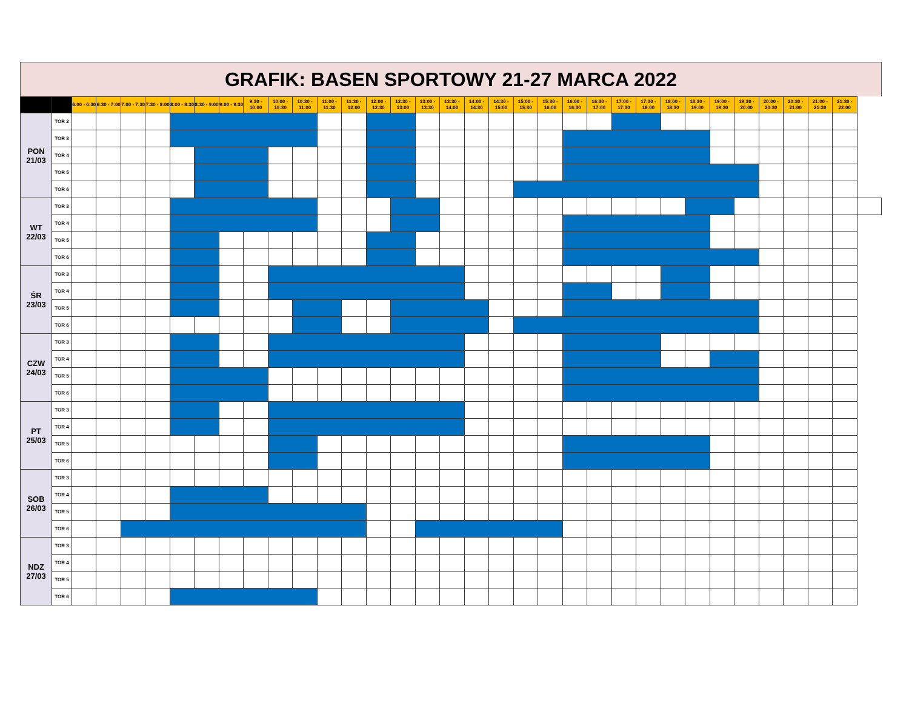GRAFIK: BASEN SPORTOWY 21-27 MARCA 2022
| | | 6:00 - 6:30 | 6:30 - 7:00 | 7:00 - 7:30 | 7:30 - 8:00 | 8:00 - 8:30 | 8:30 - 9:00 | 9:00 - 9:30 | 9:30 - 10:00 | 10:00 - 10:30 | 10:30 - 11:00 | 11:00 - 11:30 | 11:30 - 12:00 | 12:00 - 12:30 | 12:30 - 13:00 | 13:00 - 13:30 | 13:30 - 14:00 | 14:00 - 14:30 | 14:30 - 15:00 | 15:00 - 15:30 | 15:30 - 16:00 | 16:00 - 16:30 | 16:30 - 17:00 | 17:00 - 17:30 | 17:30 - 18:00 | 18:00 - 18:30 | 18:30 - 19:00 | 19:00 - 19:30 | 19:30 - 20:00 | 20:00 - 20:30 | 20:30 - 21:00 | 21:00 - 21:30 | 21:30 - 22:00 | |
| --- | --- | --- | --- | --- | --- | --- | --- | --- | --- | --- | --- | --- | --- | --- | --- | --- | --- | --- | --- | --- | --- | --- | --- | --- | --- | --- | --- | --- | --- | --- | --- | --- | --- | --- |
| PON 21/03 | TOR 2 | | | | | | | | | | | | | | | | | | | | | | | | | | | | | | | | | |
| | TOR 3 | | | | | | | | | | | | | | | | | | | | | | | | | | | | | | | | | |
| | TOR 4 | | | | | | | | | | | | | | | | | | | | | | | | | | | | | | | | | |
| | TOR 5 | | | | | | | | | | | | | | | | | | | | | | | | | | | | | | | | | |
| | TOR 6 | | | | | | | | | | | | | | | | | | | | | | | | | | | | | | | | | |
| WT 22/03 | TOR 3 | | | | | | | | | | | | | | | | | | | | | | | | | | | | | | | | | |
| | TOR 4 | | | | | | | | | | | | | | | | | | | | | | | | | | | | | | | | | |
| | TOR 5 | | | | | | | | | | | | | | | | | | | | | | | | | | | | | | | | | |
| | TOR 6 | | | | | | | | | | | | | | | | | | | | | | | | | | | | | | | | | |
| ŚR 23/03 | TOR 3 | | | | | | | | | | | | | | | | | | | | | | | | | | | | | | | | | |
| | TOR 4 | | | | | | | | | | | | | | | | | | | | | | | | | | | | | | | | | |
| | TOR 5 | | | | | | | | | | | | | | | | | | | | | | | | | | | | | | | | | |
| | TOR 6 | | | | | | | | | | | | | | | | | | | | | | | | | | | | | | | | | |
| CZW 24/03 | TOR 3 | | | | | | | | | | | | | | | | | | | | | | | | | | | | | | | | | |
| | TOR 4 | | | | | | | | | | | | | | | | | | | | | | | | | | | | | | | | | |
| | TOR 5 | | | | | | | | | | | | | | | | | | | | | | | | | | | | | | | | | |
| | TOR 6 | | | | | | | | | | | | | | | | | | | | | | | | | | | | | | | | | |
| PT 25/03 | TOR 3 | | | | | | | | | | | | | | | | | | | | | | | | | | | | | | | | | |
| | TOR 4 | | | | | | | | | | | | | | | | | | | | | | | | | | | | | | | | | |
| | TOR 5 | | | | | | | | | | | | | | | | | | | | | | | | | | | | | | | | | |
| | TOR 6 | | | | | | | | | | | | | | | | | | | | | | | | | | | | | | | | | |
| SOB 26/03 | TOR 3 | | | | | | | | | | | | | | | | | | | | | | | | | | | | | | | | | |
| | TOR 4 | | | | | | | | | | | | | | | | | | | | | | | | | | | | | | | | | |
| | TOR 5 | | | | | | | | | | | | | | | | | | | | | | | | | | | | | | | | | |
| | TOR 6 | | | | | | | | | | | | | | | | | | | | | | | | | | | | | | | | | |
| NDZ 27/03 | TOR 3 | | | | | | | | | | | | | | | | | | | | | | | | | | | | | | | | | |
| | TOR 4 | | | | | | | | | | | | | | | | | | | | | | | | | | | | | | | | | |
| | TOR 5 | | | | | | | | | | | | | | | | | | | | | | | | | | | | | | | | | |
| | TOR 6 | | | | | | | | | | | | | | | | | | | | | | | | | | | | | | | | | |